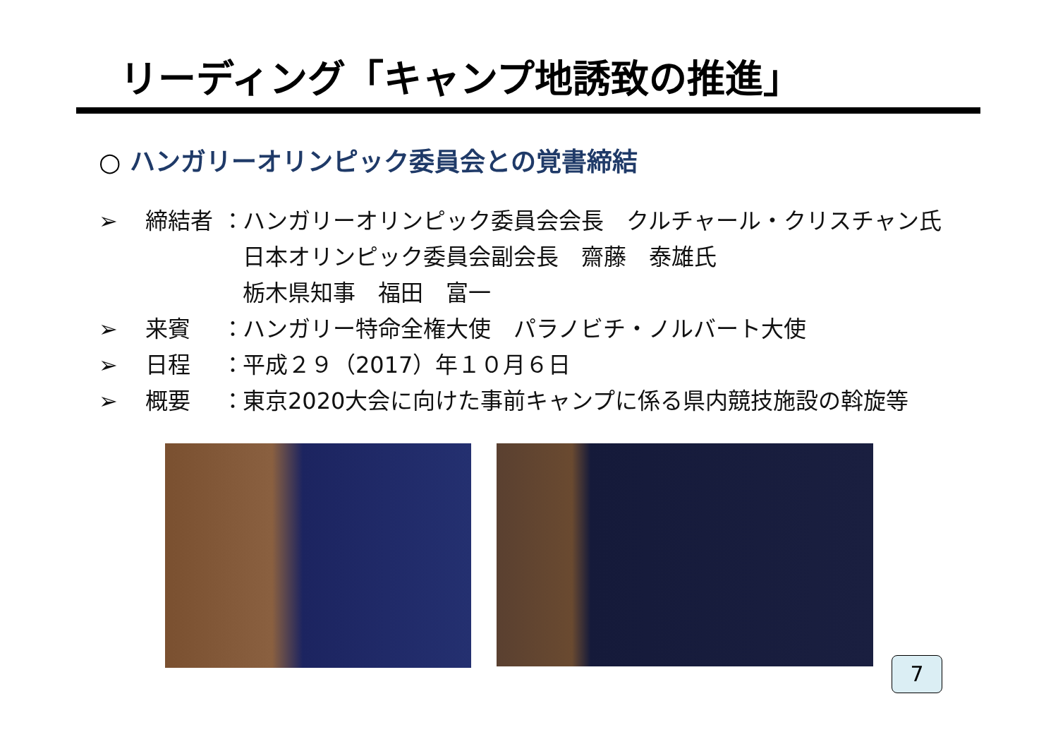リーディング「キャンプ地誘致の推進」
○ ハンガリーオリンピック委員会との覚書締結
➢ 締結者 ： ハンガリーオリンピック委員会会長　クルチャール・クリスチャン氏
日本オリンピック委員会副会長　齋藤　泰雄氏
栃木県知事　福田　富一
➢ 来賓 ： ハンガリー特命全権大使　パラノビチ・ノルバート大使
➢ 日程 ： 平成２９（2017）年１０月６日
➢ 概要 ： 東京2020大会に向けた事前キャンプに係る県内競技施設の斡旋等
7